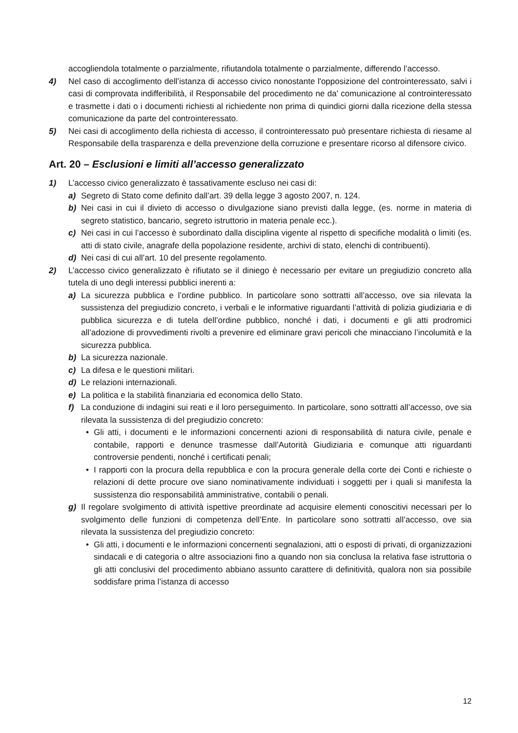accogliendola totalmente o parzialmente, rifiutandola totalmente o parzialmente, differendo l’accesso.
4) Nel caso di accoglimento dell’istanza di accesso civico nonostante l'opposizione del controinteressato, salvi i casi di comprovata indifferibilità, il Responsabile del procedimento ne da' comunicazione al controinteressato e trasmette i dati o i documenti richiesti al richiedente non prima di quindici giorni dalla ricezione della stessa comunicazione da parte del controinteressato.
5) Nei casi di accoglimento della richiesta di accesso, il controinteressato può presentare richiesta di riesame al Responsabile della trasparenza e della prevenzione della corruzione e presentare ricorso al difensore civico.
Art. 20 – Esclusioni e limiti all’accesso generalizzato
1) L’accesso civico generalizzato è tassativamente escluso nei casi di:
a) Segreto di Stato come definito dall’art. 39 della legge 3 agosto 2007, n. 124.
b) Nei casi in cui il divieto di accesso o divulgazione siano previsti dalla legge, (es. norme in materia di segreto statistico, bancario, segreto istruttorio in materia penale ecc.).
c) Nei casi in cui l’accesso è subordinato dalla disciplina vigente al rispetto di specifiche modalità o limiti (es. atti di stato civile, anagrafe della popolazione residente, archivi di stato, elenchi di contribuenti).
d) Nei casi di cui all’art. 10 del presente regolamento.
2) L’accesso civico generalizzato è rifiutato se il diniego è necessario per evitare un pregiudizio concreto alla tutela di uno degli interessi pubblici inerenti a:
a) La sicurezza pubblica e l’ordine pubblico. In particolare sono sottratti all’accesso, ove sia rilevata la sussistenza del pregiudizio concreto, i verbali e le informative riguardanti l’attività di polizia giudiziaria e di pubblica sicurezza e di tutela dell’ordine pubblico, nonché i dati, i documenti e gli atti prodromici all’adozione di provvedimenti rivolti a prevenire ed eliminare gravi pericoli che minacciano l’incolumità e la sicurezza pubblica.
b) La sicurezza nazionale.
c) La difesa e le questioni militari.
d) Le relazioni internazionali.
e) La politica e la stabilità finanziaria ed economica dello Stato.
f) La conduzione di indagini sui reati e il loro perseguimento. In particolare, sono sottratti all’accesso, ove sia rilevata la sussistenza di del pregiudizio concreto:
• Gli atti, i documenti e le informazioni concernenti azioni di responsabilità di natura civile, penale e contabile, rapporti e denunce trasmesse dall’Autorità Giudiziaria e comunque atti riguardanti controversie pendenti, nonché i certificati penali;
• I rapporti con la procura della repubblica e con la procura generale della corte dei Conti e richieste o relazioni di dette procure ove siano nominativamente individuati i soggetti per i quali si manifesta la sussistenza dio responsabilità amministrative, contabili o penali.
g) Il regolare svolgimento di attività ispettive preordinate ad acquisire elementi conoscitivi necessari per lo svolgimento delle funzioni di competenza dell’Ente. In particolare sono sottratti all’accesso, ove sia rilevata la sussistenza del pregiudizio concreto:
• Gli atti, i documenti e le informazioni concernenti segnalazioni, atti o esposti di privati, di organizzazioni sindacali e di categoria o altre associazioni fino a quando non sia conclusa la relativa fase istruttoria o gli atti conclusivi del procedimento abbiano assunto carattere di definitività, qualora non sia possibile soddisfare prima l’istanza di accesso
12